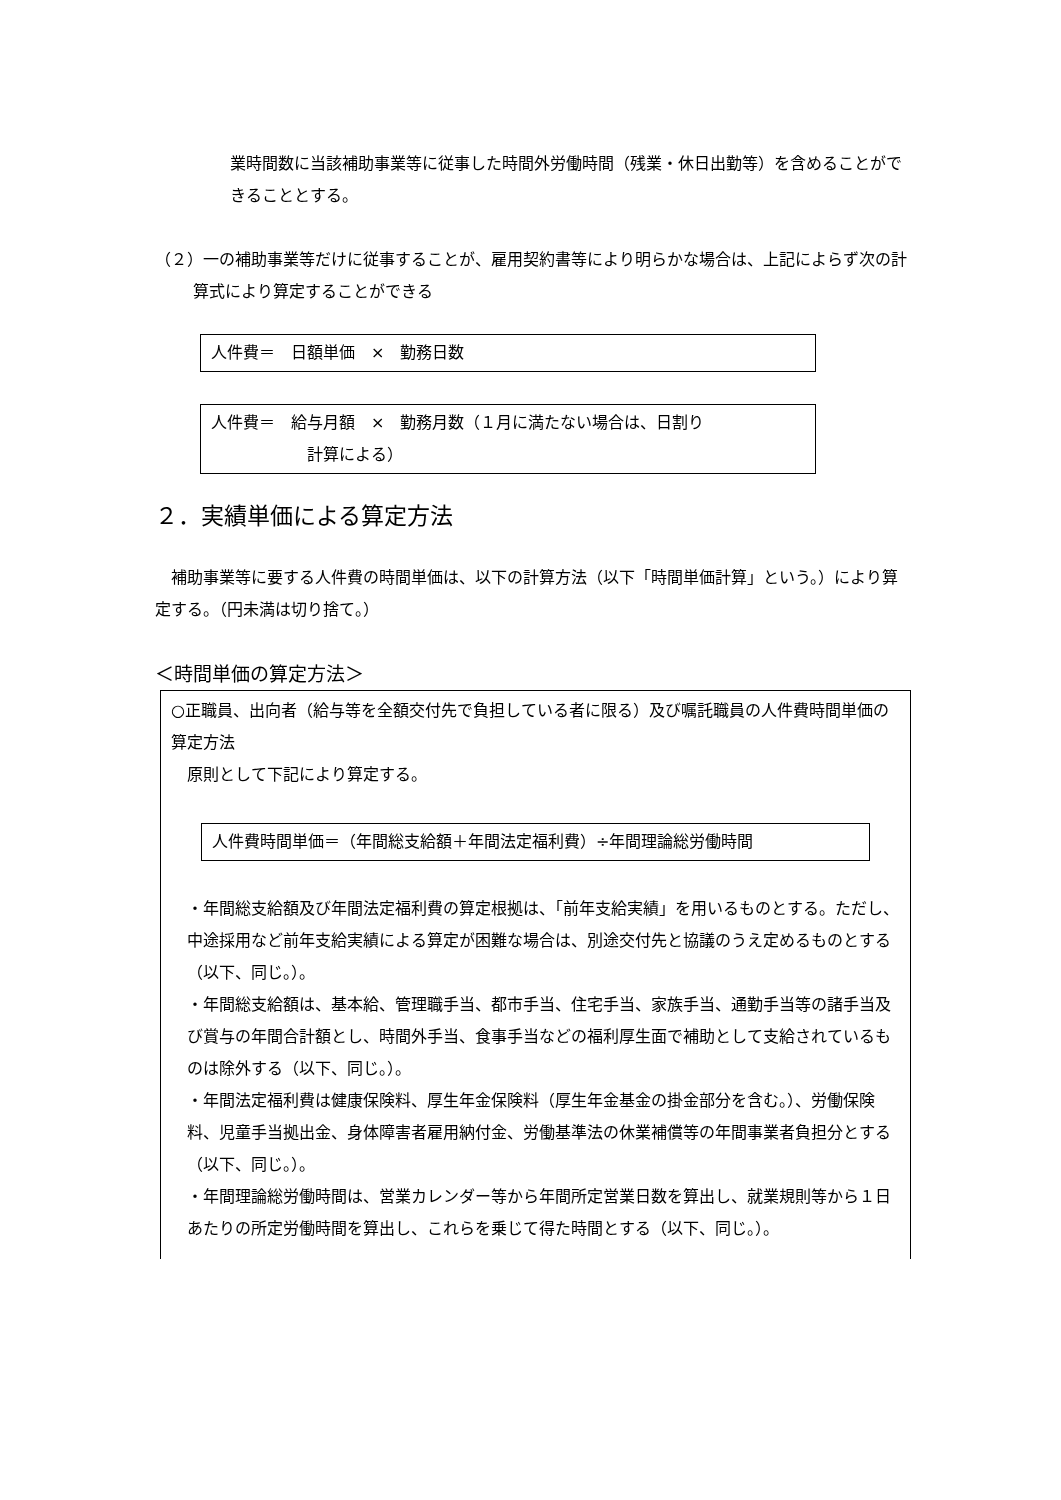業時間数に当該補助事業等に従事した時間外労働時間（残業・休日出勤等）を含めることができることとする。
（２）一の補助事業等だけに従事することが、雇用契約書等により明らかな場合は、上記によらず次の計算式により算定することができる
人件費＝　日額単価　×　勤務日数
人件費＝　給与月額　×　勤務月数（１月に満たない場合は、日割り
計算による）
２．実績単価による算定方法
補助事業等に要する人件費の時間単価は、以下の計算方法（以下「時間単価計算」という。）により算定する。（円未満は切り捨て。）
＜時間単価の算定方法＞
○正職員、出向者（給与等を全額交付先で負担している者に限る）及び嘱託職員の人件費時間単価の算定方法
原則として下記により算定する。
人件費時間単価＝（年間総支給額＋年間法定福利費）÷年間理論総労働時間
・年間総支給額及び年間法定福利費の算定根拠は、「前年支給実績」を用いるものとする。ただし、中途採用など前年支給実績による算定が困難な場合は、別途交付先と協議のうえ定めるものとする（以下、同じ。）。
・年間総支給額は、基本給、管理職手当、都市手当、住宅手当、家族手当、通勤手当等の諸手当及び賞与の年間合計額とし、時間外手当、食事手当などの福利厚生面で補助として支給されているものは除外する（以下、同じ。）。
・年間法定福利費は健康保険料、厚生年金保険料（厚生年金基金の掛金部分を含む。）、労働保険料、児童手当拠出金、身体障害者雇用納付金、労働基準法の休業補償等の年間事業者負担分とする（以下、同じ。）。
・年間理論総労働時間は、営業カレンダー等から年間所定営業日数を算出し、就業規則等から１日あたりの所定労働時間を算出し、これらを乗じて得た時間とする（以下、同じ。）。